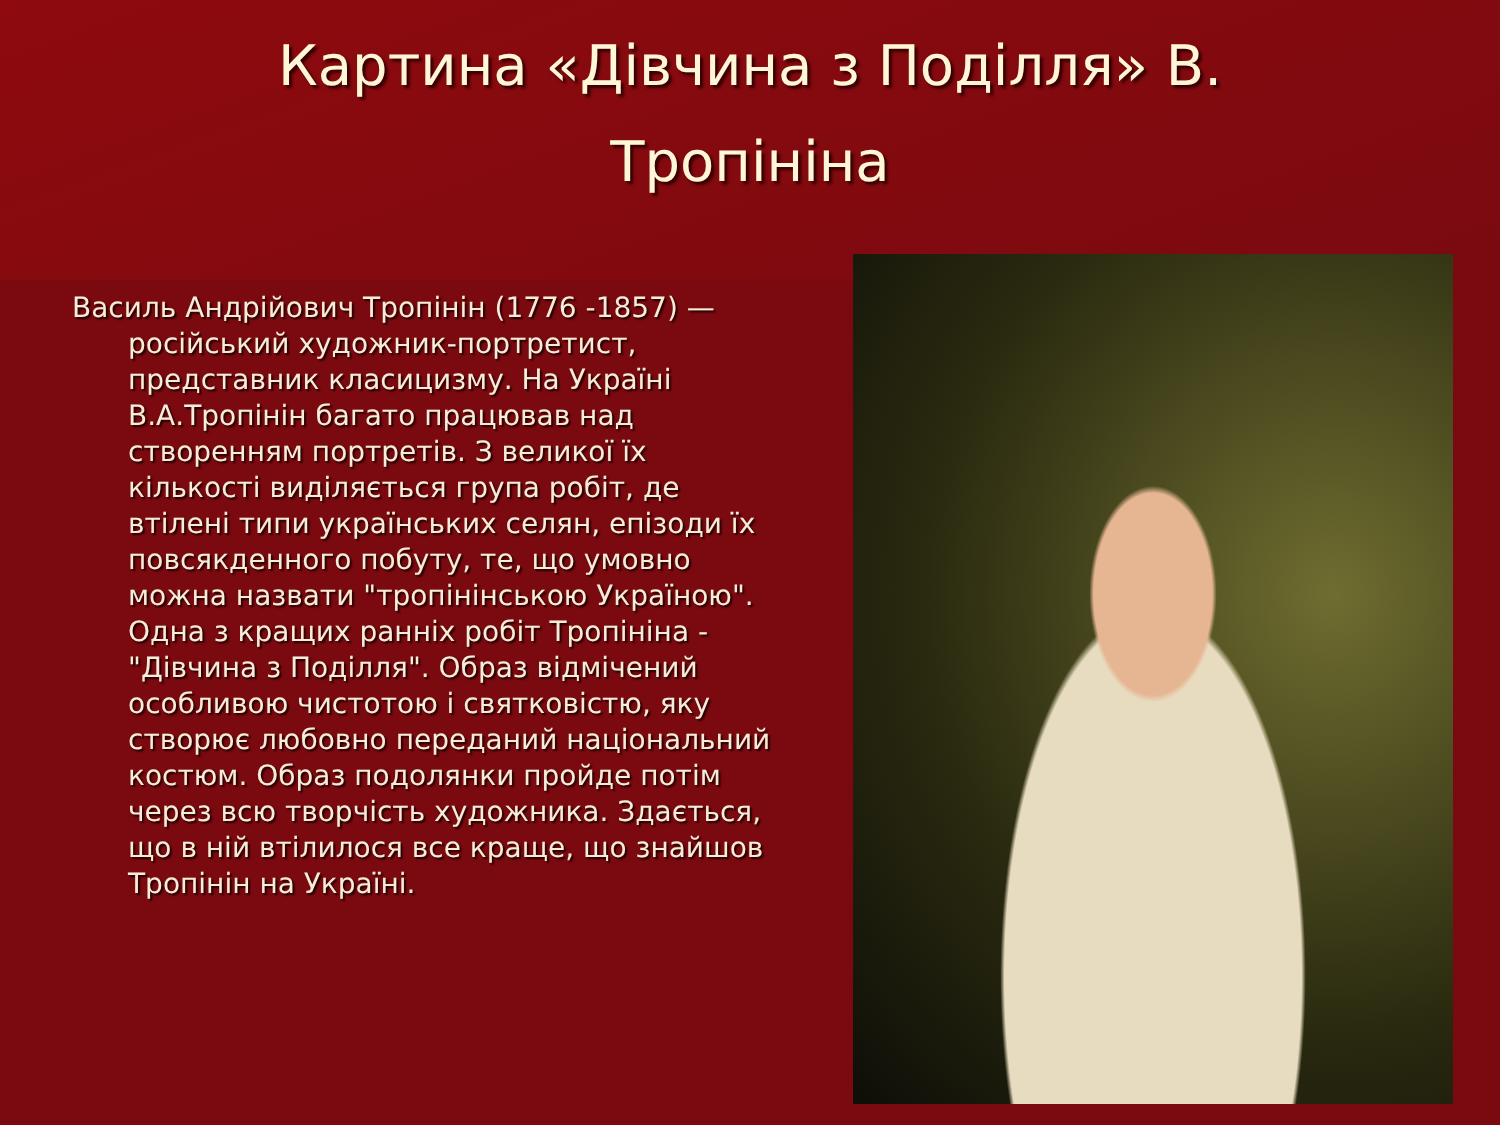Картина «Дівчина з Поділля» В.
Тропініна
Василь Андрійович Тропінін (1776 -1857) — російський художник-портретист, представник класицизму. На Україні В.А.Тропінін багато працював над створенням портретів. З великої їх кількості виділяється група робіт, де втілені типи українських селян, епізоди їх повсякденного побуту, те, що умовно можна назвати "тропінінською Україною". Одна з кращих ранніх робіт Тропініна - "Дівчина з Поділля". Образ відмічений особливою чистотою і святковістю, яку створює любовно переданий національний костюм. Образ подолянки пройде потім через всю творчість художника. Здається, що в ній втілилося все краще, що знайшов Тропінін на Україні.